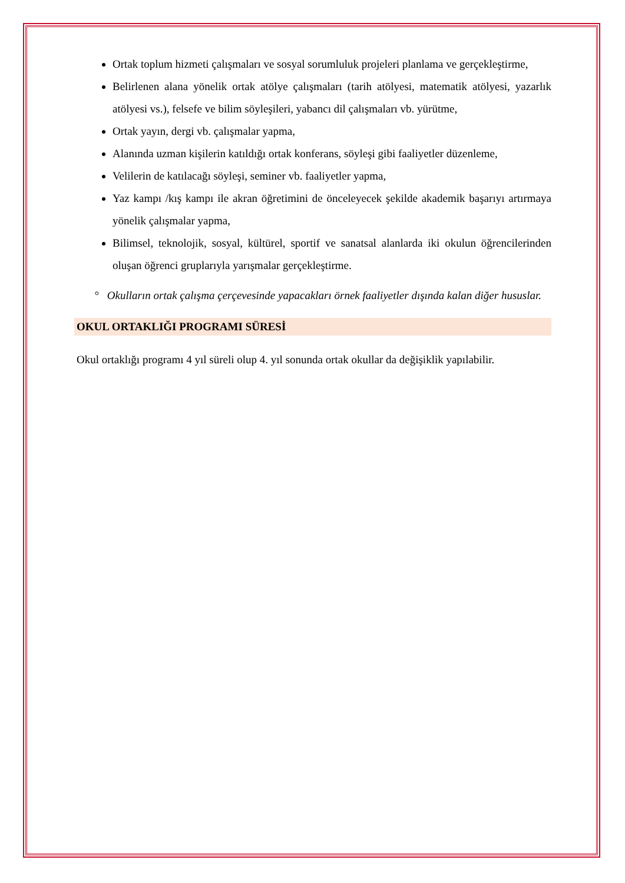Ortak toplum hizmeti çalışmaları ve sosyal sorumluluk projeleri planlama ve gerçekleştirme,
Belirlenen alana yönelik ortak atölye çalışmaları (tarih atölyesi, matematik atölyesi, yazarlık atölyesi vs.), felsefe ve bilim söyleşileri, yabancı dil çalışmaları vb. yürütme,
Ortak yayın, dergi vb. çalışmalar yapma,
Alanında uzman kişilerin katıldığı ortak konferans, söyleşi gibi faaliyetler düzenleme,
Velilerin de katılacağı söyleşi, seminer vb. faaliyetler yapma,
Yaz kampı /kış kampı ile akran öğretimini de önceleyecek şekilde akademik başarıyı artırmaya yönelik çalışmalar yapma,
Bilimsel, teknolojik, sosyal, kültürel, sportif ve sanatsal alanlarda iki okulun öğrencilerinden oluşan öğrenci gruplarıyla yarışmalar gerçekleştirme.
° Okulların ortak çalışma çerçevesinde yapacakları örnek faaliyetler dışında kalan diğer hususlar.
OKUL ORTAKLIĞI PROGRAMI SÜRESİ
Okul ortaklığı programı 4 yıl süreli olup 4. yıl sonunda ortak okullar da değişiklik yapılabilir.